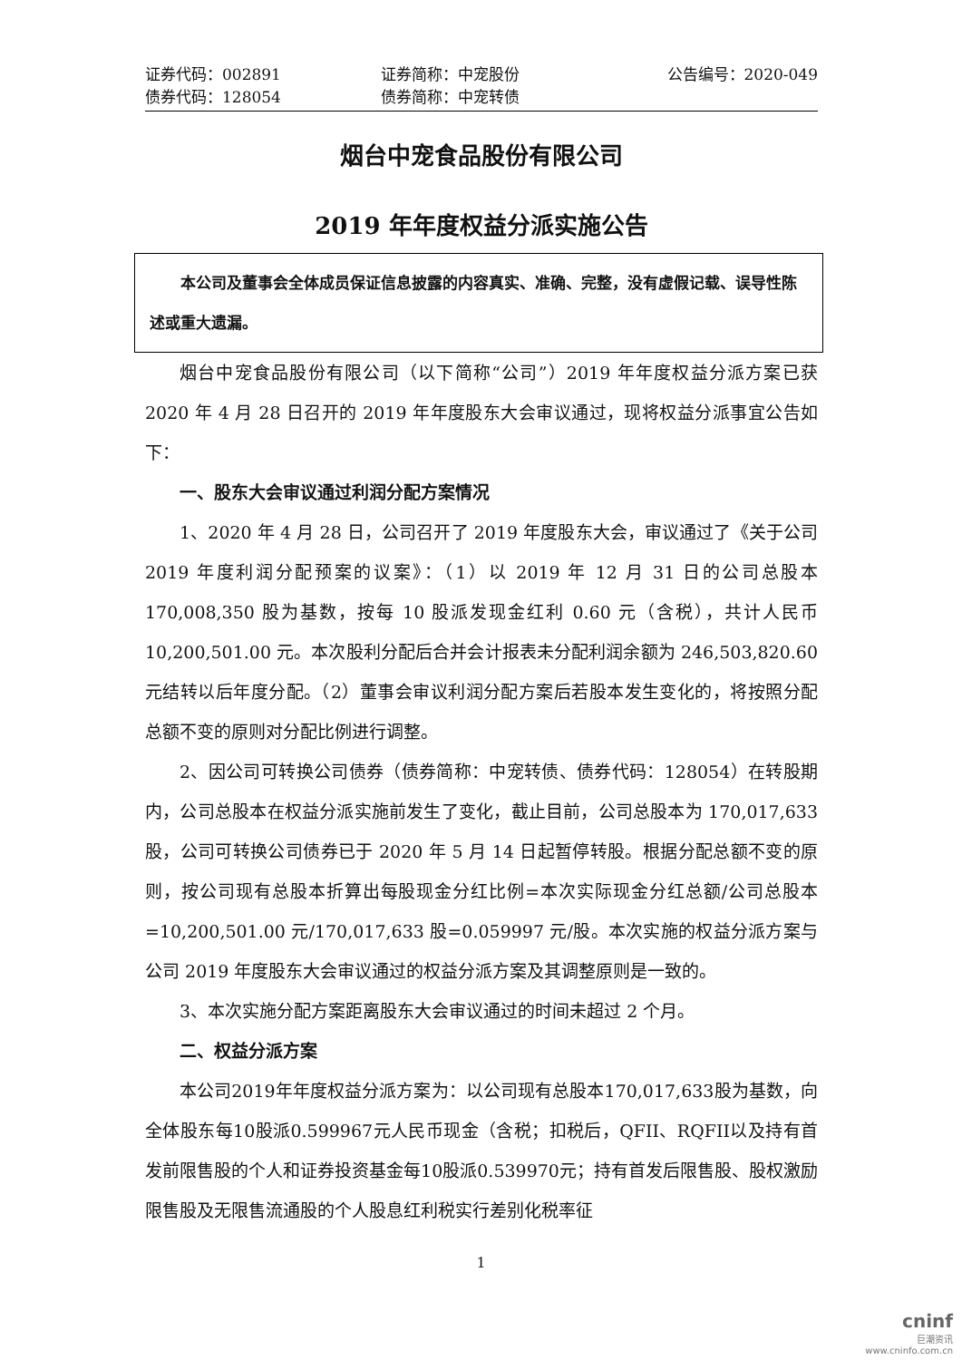证券代码：002891
证券简称：中宠股份
公告编号：2020-049
债券代码：128054
债券简称：中宠转债
烟台中宠食品股份有限公司
2019 年年度权益分派实施公告
　　本公司及董事会全体成员保证信息披露的内容真实、准确、完整，没有虚假记载、误导性陈述或重大遗漏。
烟台中宠食品股份有限公司（以下简称“公司”）2019 年年度权益分派方案已获 2020 年 4 月 28 日召开的 2019 年年度股东大会审议通过，现将权益分派事宜公告如下：
一、股东大会审议通过利润分配方案情况
1、2020 年 4 月 28 日，公司召开了 2019 年度股东大会，审议通过了《关于公司 2019 年度利润分配预案的议案》：（1）以 2019 年 12 月 31 日的公司总股本 170,008,350 股为基数，按每 10 股派发现金红利 0.60 元（含税），共计人民币 10,200,501.00 元。本次股利分配后合并会计报表未分配利润余额为 246,503,820.60 元结转以后年度分配。（2）董事会审议利润分配方案后若股本发生变化的，将按照分配总额不变的原则对分配比例进行调整。
2、因公司可转换公司债券（债券简称：中宠转债、债券代码：128054）在转股期内，公司总股本在权益分派实施前发生了变化，截止目前，公司总股本为 170,017,633 股，公司可转换公司债券已于 2020 年 5 月 14 日起暂停转股。根据分配总额不变的原则，按公司现有总股本折算出每股现金分红比例=本次实际现金分红总额/公司总股本=10,200,501.00 元/170,017,633 股=0.059997 元/股。本次实施的权益分派方案与公司 2019 年度股东大会审议通过的权益分派方案及其调整原则是一致的。
3、本次实施分配方案距离股东大会审议通过的时间未超过 2 个月。
二、权益分派方案
本公司2019年年度权益分派方案为：以公司现有总股本170,017,633股为基数，向全体股东每10股派0.599967元人民币现金（含税；扣税后，QFII、RQFII以及持有首发前限售股的个人和证券投资基金每10股派0.539970元；持有首发后限售股、股权激励限售股及无限售流通股的个人股息红利税实行差别化税率征
1
cninf
巨潮资讯
www.cninfo.com.cn